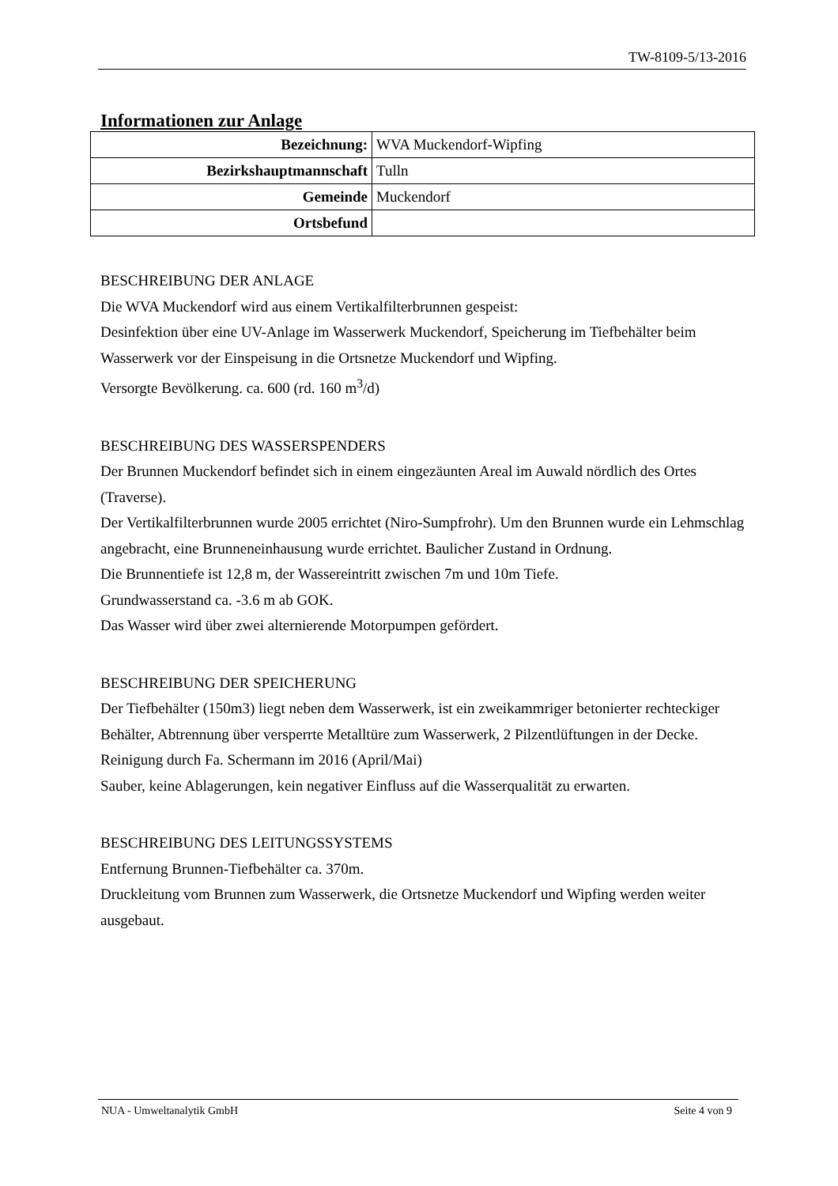TW-8109-5/13-2016
Informationen zur Anlage
| Bezeichnung: | WVA Muckendorf-Wipfing |
| Bezirkshauptmannschaft | Tulln |
| Gemeinde | Muckendorf |
| Ortsbefund | |
BESCHREIBUNG DER ANLAGE
Die WVA Muckendorf wird aus einem Vertikalfilterbrunnen gespeist:
Desinfektion über eine UV-Anlage im Wasserwerk Muckendorf, Speicherung im Tiefbehälter beim Wasserwerk vor der Einspeisung in die Ortsnetze Muckendorf und Wipfing.
Versorgte Bevölkerung. ca. 600 (rd. 160 m<sup>3</sup>/d)
BESCHREIBUNG DES WASSERSPENDERS
Der Brunnen Muckendorf befindet sich in einem eingezäunten Areal im Auwald nördlich des Ortes (Traverse).
Der Vertikalfilterbrunnen wurde 2005 errichtet (Niro-Sumpfrohr). Um den Brunnen wurde ein Lehmschlag angebracht, eine Brunneneinhausung wurde errichtet. Baulicher Zustand in Ordnung.
Die Brunnentiefe ist 12,8 m, der Wassereintritt zwischen 7m und 10m Tiefe.
Grundwasserstand ca. -3.6 m ab GOK.
Das Wasser wird über zwei alternierende Motorpumpen gefördert.
BESCHREIBUNG DER SPEICHERUNG
Der Tiefbehälter (150m3) liegt neben dem Wasserwerk, ist ein zweikammriger betonierter rechteckiger Behälter, Abtrennung über versperrte Metalltüre zum Wasserwerk, 2 Pilzentlüftungen in der Decke.
Reinigung durch Fa. Schermann im 2016 (April/Mai)
Sauber, keine Ablagerungen, kein negativer Einfluss auf die Wasserqualität zu erwarten.
BESCHREIBUNG DES LEITUNGSSYSTEMS
Entfernung Brunnen-Tiefbehälter ca. 370m.
Druckleitung vom Brunnen zum Wasserwerk, die Ortsnetze Muckendorf und Wipfing werden weiter ausgebaut.
NUA - Umweltanalytik GmbH Seite 4 von 9